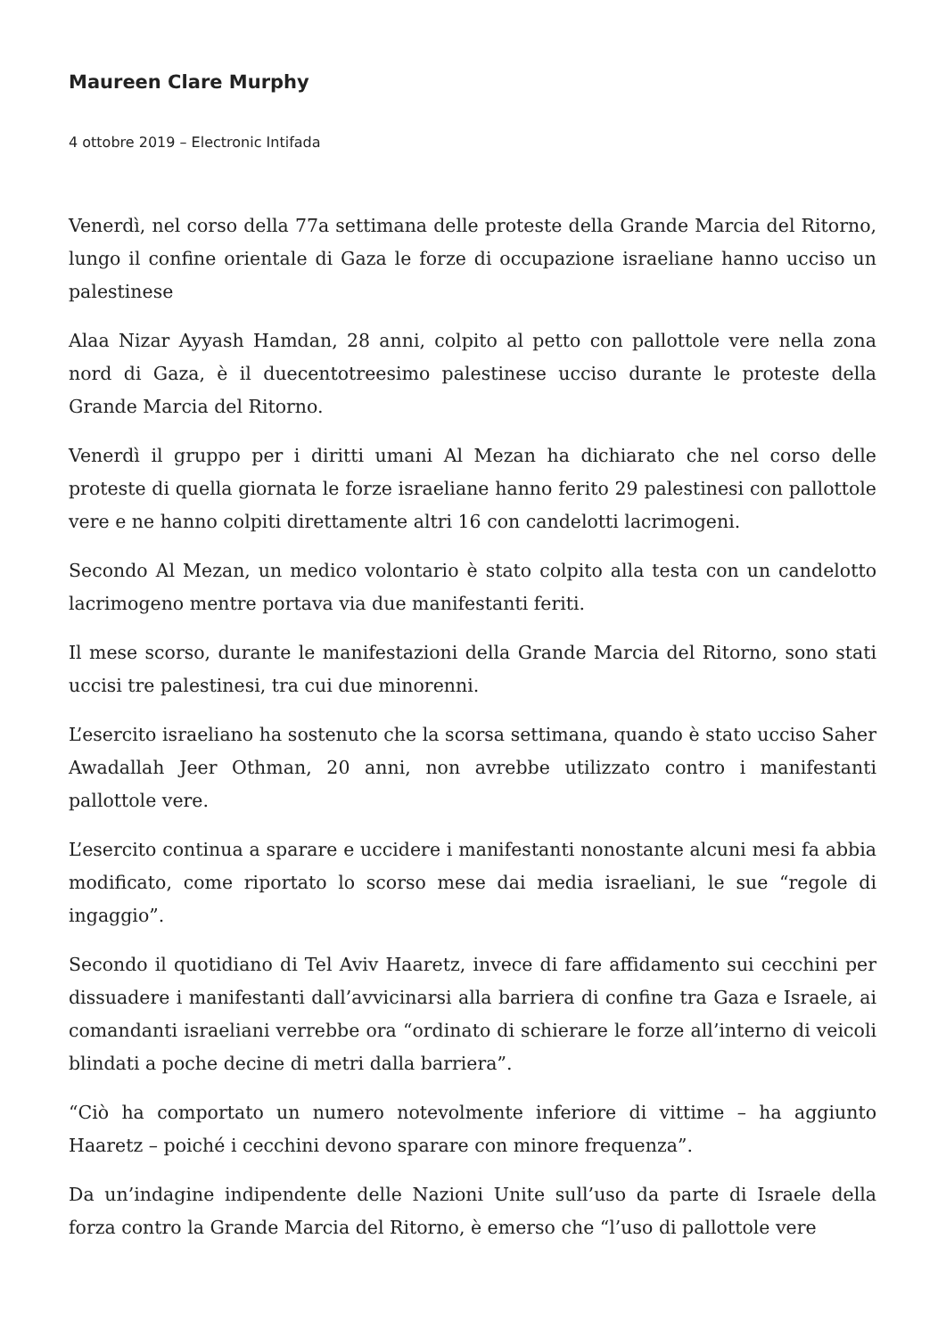Maureen Clare Murphy
4 ottobre 2019 – Electronic Intifada
Venerdì, nel corso della 77a settimana delle proteste della Grande Marcia del Ritorno, lungo il confine orientale di Gaza le forze di occupazione israeliane hanno ucciso un palestinese
Alaa Nizar Ayyash Hamdan, 28 anni, colpito al petto con pallottole vere nella zona nord di Gaza, è il duecentotreesimo palestinese ucciso durante le proteste della Grande Marcia del Ritorno.
Venerdì il gruppo per i diritti umani Al Mezan ha dichiarato che nel corso delle proteste di quella giornata le forze israeliane hanno ferito 29 palestinesi con pallottole vere e ne hanno colpiti direttamente altri 16 con candelotti lacrimogeni.
Secondo Al Mezan, un medico volontario è stato colpito alla testa con un candelotto lacrimogeno mentre portava via due manifestanti feriti.
Il mese scorso, durante le manifestazioni della Grande Marcia del Ritorno, sono stati uccisi tre palestinesi, tra cui due minorenni.
L’esercito israeliano ha sostenuto che la scorsa settimana, quando è stato ucciso Saher Awadallah Jeer Othman, 20 anni, non avrebbe utilizzato contro i manifestanti pallottole vere.
L’esercito continua a sparare e uccidere i manifestanti nonostante alcuni mesi fa abbia modificato, come riportato lo scorso mese dai media israeliani, le sue “regole di ingaggio”.
Secondo il quotidiano di Tel Aviv Haaretz, invece di fare affidamento sui cecchini per dissuadere i manifestanti dall’avvicinarsi alla barriera di confine tra Gaza e Israele, ai comandanti israeliani verrebbe ora “ordinato di schierare le forze all’interno di veicoli blindati a poche decine di metri dalla barriera”.
“Ciò ha comportato un numero notevolmente inferiore di vittime – ha aggiunto Haaretz – poiché i cecchini devono sparare con minore frequenza”.
Da un’indagine indipendente delle Nazioni Unite sull’uso da parte di Israele della forza contro la Grande Marcia del Ritorno, è emerso che “l’uso di pallottole vere